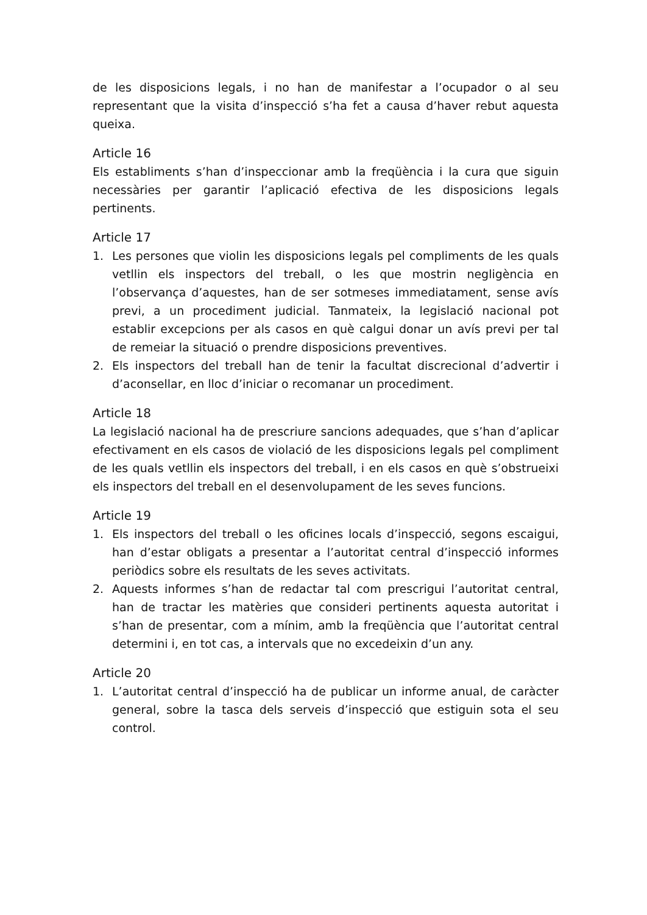de les disposicions legals, i no han de manifestar a l’ocupador o al seu representant que la visita d’inspecció s’ha fet a causa d’haver rebut aquesta queixa.
Article 16
Els establiments s’han d’inspeccionar amb la freqüència i la cura que siguin necessàries per garantir l’aplicació efectiva de les disposicions legals pertinents.
Article 17
1. Les persones que violin les disposicions legals pel compliments de les quals vetllin els inspectors del treball, o les que mostrin negligència en l’observança d’aquestes, han de ser sotmeses immediatament, sense avís previ, a un procediment judicial. Tanmateix, la legislació nacional pot establir excepcions per als casos en què calgui donar un avís previ per tal de remeiar la situació o prendre disposicions preventives.
2. Els inspectors del treball han de tenir la facultat discrecional d’advertir i d’aconsellar, en lloc d’iniciar o recomanar un procediment.
Article 18
La legislació nacional ha de prescriure sancions adequades, que s’han d’aplicar efectivament en els casos de violació de les disposicions legals pel compliment de les quals vetllin els inspectors del treball, i en els casos en què s’obstrueixi els inspectors del treball en el desenvolupament de les seves funcions.
Article 19
1. Els inspectors del treball o les oficines locals d’inspecció, segons escaigui, han d’estar obligats a presentar a l’autoritat central d’inspecció informes periòdics sobre els resultats de les seves activitats.
2. Aquests informes s’han de redactar tal com prescrigui l’autoritat central, han de tractar les matèries que consideri pertinents aquesta autoritat i s’han de presentar, com a mínim, amb la freqüència que l’autoritat central determini i, en tot cas, a intervals que no excedeixin d’un any.
Article 20
1. L’autoritat central d’inspecció ha de publicar un informe anual, de caràcter general, sobre la tasca dels serveis d’inspecció que estiguin sota el seu control.